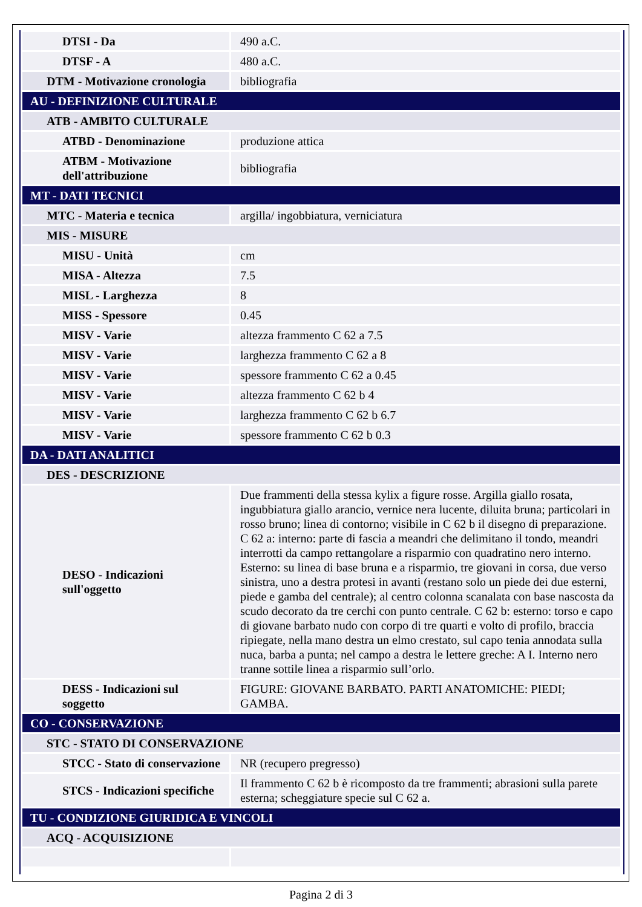| DTSI - Da | 490 a.C. |
| DTSF - A | 480 a.C. |
| DTM - Motivazione cronologia | bibliografia |
| AU - DEFINIZIONE CULTURALE | |
| ATB - AMBITO CULTURALE | |
| ATBD - Denominazione | produzione attica |
| ATBM - Motivazione dell'attribuzione | bibliografia |
| MT - DATI TECNICI | |
| MTC - Materia e tecnica | argilla/ ingobbiatura, verniciatura |
| MIS - MISURE | |
| MISU - Unità | cm |
| MISA - Altezza | 7.5 |
| MISL - Larghezza | 8 |
| MISS - Spessore | 0.45 |
| MISV - Varie | altezza frammento C 62 a 7.5 |
| MISV - Varie | larghezza frammento C 62 a 8 |
| MISV - Varie | spessore frammento C 62 a 0.45 |
| MISV - Varie | altezza frammento C 62 b 4 |
| MISV - Varie | larghezza frammento C 62 b 6.7 |
| MISV - Varie | spessore frammento C 62 b 0.3 |
| DA - DATI ANALITICI | |
| DES - DESCRIZIONE | |
| DESO - Indicazioni sull'oggetto | Due frammenti della stessa kylix a figure rosse. Argilla giallo rosata, ingubbiatura giallo arancio, vernice nera lucente, diluita bruna; particolari in rosso bruno; linea di contorno; visibile in C 62 b il disegno di preparazione. C 62 a: interno: parte di fascia a meandri che delimitano il tondo, meandri interrotti da campo rettangolare a risparmio con quadratino nero interno. Esterno: su linea di base bruna e a risparmio, tre giovani in corsa, due verso sinistra, uno a destra protesi in avanti (restano solo un piede dei due esterni, piede e gamba del centrale); al centro colonna scanalata con base nascosta da scudo decorato da tre cerchi con punto centrale. C 62 b: esterno: torso e capo di giovane barbato nudo con corpo di tre quarti e volto di profilo, braccia ripiegate, nella mano destra un elmo crestato, sul capo tenia annodata sulla nuca, barba a punta; nel campo a destra le lettere greche: A I. Interno nero tranne sottile linea a risparmio sull’orlo. |
| DESS - Indicazioni sul soggetto | FIGURE: GIOVANE BARBATO. PARTI ANATOMICHE: PIEDI; GAMBA. |
| CO - CONSERVAZIONE | |
| STC - STATO DI CONSERVAZIONE | |
| STCC - Stato di conservazione | NR (recupero pregresso) |
| STCS - Indicazioni specifiche | Il frammento C 62 b è ricomposto da tre frammenti; abrasioni sulla parete esterna; scheggiature specie sul C 62 a. |
| TU - CONDIZIONE GIURIDICA E VINCOLI | |
| ACQ - ACQUISIZIONE | |
Pagina 2 di 3